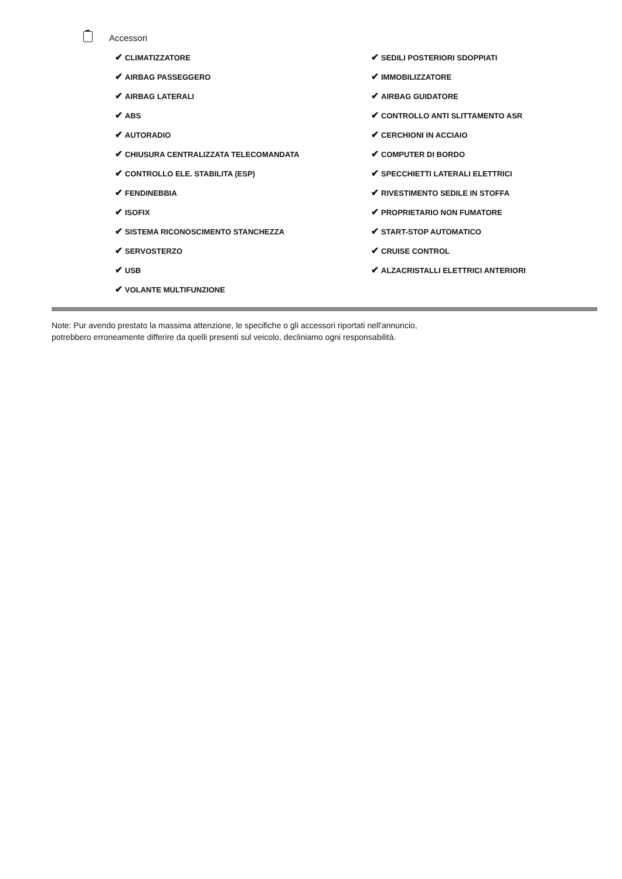Accessori
| ✔ CLIMATIZZATORE | ✔ SEDILI POSTERIORI SDOPPIATI |
| ✔ AIRBAG PASSEGGERO | ✔ IMMOBILIZZATORE |
| ✔ AIRBAG LATERALI | ✔ AIRBAG GUIDATORE |
| ✔ ABS | ✔ CONTROLLO ANTI SLITTAMENTO ASR |
| ✔ AUTORADIO | ✔ CERCHIONI IN ACCIAIO |
| ✔ CHIUSURA CENTRALIZZATA TELECOMANDATA | ✔ COMPUTER DI BORDO |
| ✔ CONTROLLO ELE. STABILITA (ESP) | ✔ SPECCHIETTI LATERALI ELETTRICI |
| ✔ FENDINEBBIA | ✔ RIVESTIMENTO SEDILE IN STOFFA |
| ✔ ISOFIX | ✔ PROPRIETARIO NON FUMATORE |
| ✔ SISTEMA RICONOSCIMENTO STANCHEZZA | ✔ START-STOP AUTOMATICO |
| ✔ SERVOSTERZO | ✔ CRUISE CONTROL |
| ✔ USB | ✔ ALZACRISTALLI ELETTRICI ANTERIORI |
| ✔ VOLANTE MULTIFUNZIONE | |
Note: Pur avendo prestato la massima attenzione, le specifiche o gli accessori riportati nell'annuncio,
potrebbero erroneamente differire da quelli presenti sul veicolo, decliniamo ogni responsabilità.